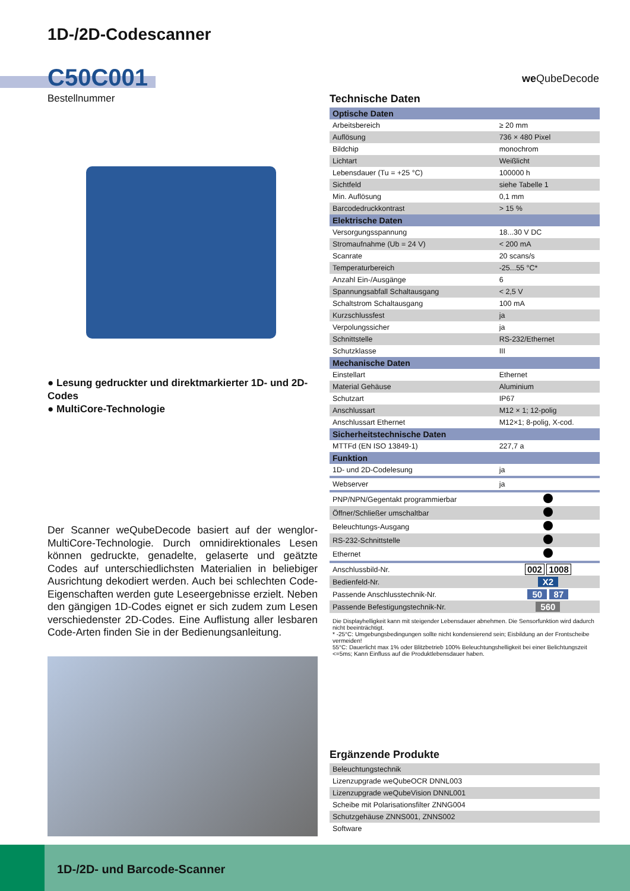1D-/2D-Codescanner
C50C001
Bestellnummer
we QubeDecode
● Lesung gedruckter und direktmarkierter 1D- und 2D-Codes
● MultiCore-Technologie
Der Scanner weQubeDecode basiert auf der wenglor-MultiCore-Technologie. Durch omnidirektionales Lesen können gedruckte, genadelte, gelaserte und geätzte Codes auf unterschiedlichsten Materialien in beliebiger Ausrichtung dekodiert werden. Auch bei schlechten Code-Eigenschaften werden gute Leseergebnisse erzielt. Neben den gängigen 1D-Codes eignet er sich zudem zum Lesen verschiedenster 2D-Codes. Eine Auflistung aller lesbaren Code-Arten finden Sie in der Bedienungsanleitung.
Technische Daten
| Optische Daten | |
| Arbeitsbereich | ≥ 20 mm |
| Auflösung | 736 × 480 Pixel |
| Bildchip | monochrom |
| Lichtart | Weißlicht |
| Lebensdauer (Tu = +25 °C) | 100000 h |
| Sichtfeld | siehe Tabelle 1 |
| Min. Auflösung | 0,1 mm |
| Barcodedruckkontrast | > 15 % |
| Elektrische Daten | |
| Versorgungsspannung | 18...30 V DC |
| Stromaufnahme (Ub = 24 V) | < 200 mA |
| Scanrate | 20 scans/s |
| Temperaturbereich | -25...55 °C* |
| Anzahl Ein-/Ausgänge | 6 |
| Spannungsabfall Schaltausgang | < 2,5 V |
| Schaltstrom Schaltausgang | 100 mA |
| Kurzschlussfest | ja |
| Verpolungssicher | ja |
| Schnittstelle | RS-232/Ethernet |
| Schutzklasse | III |
| Mechanische Daten | |
| Einstellart | Ethernet |
| Material Gehäuse | Aluminium |
| Schutzart | IP67 |
| Anschlussart | M12 × 1; 12-polig |
| Anschlussart Ethernet | M12×1; 8-polig, X-cod. |
| Sicherheitstechnische Daten | |
| MTTFd (EN ISO 13849-1) | 227,7 a |
| Funktion | |
| 1D- und 2D-Codelesung | ja |
| Webserver | ja |
| PNP/NPN/Gegentakt programmierbar | |
| Öffner/Schließer umschaltbar | |
| Beleuchtungs-Ausgang | |
| RS-232-Schnittstelle | |
| Ethernet | |
| Anschlussbild-Nr. | 002 1008 |
| Bedienfeld-Nr. | X2 |
| Passende Anschlusstechnik-Nr. | 50 87 |
| Passende Befestigungstechnik-Nr. | 560 |
Die Displayhelligkeit kann mit steigender Lebensdauer abnehmen. Die Sensorfunktion wird dadurch nicht beeinträchtigt.
* -25°C: Umgebungsbedingungen sollte nicht kondensierend sein; Eisbildung an der Frontscheibe vermeiden!
55°C: Dauerlicht max 1% oder Blitzbetrieb 100% Beleuchtungshelligkeit bei einer Belichtungszeit <=5ms; Kann Einfluss auf die Produktlebensdauer haben.
Ergänzende Produkte
| Beleuchtungstechnik |
| Lizenzupgrade weQubeOCR DNNL003 |
| Lizenzupgrade weQubeVision DNNL001 |
| Scheibe mit Polarisationsfilter ZNNG004 |
| Schutzgehäuse ZNNS001, ZNNS002 |
| Software |
1D-/2D- und Barcode-Scanner